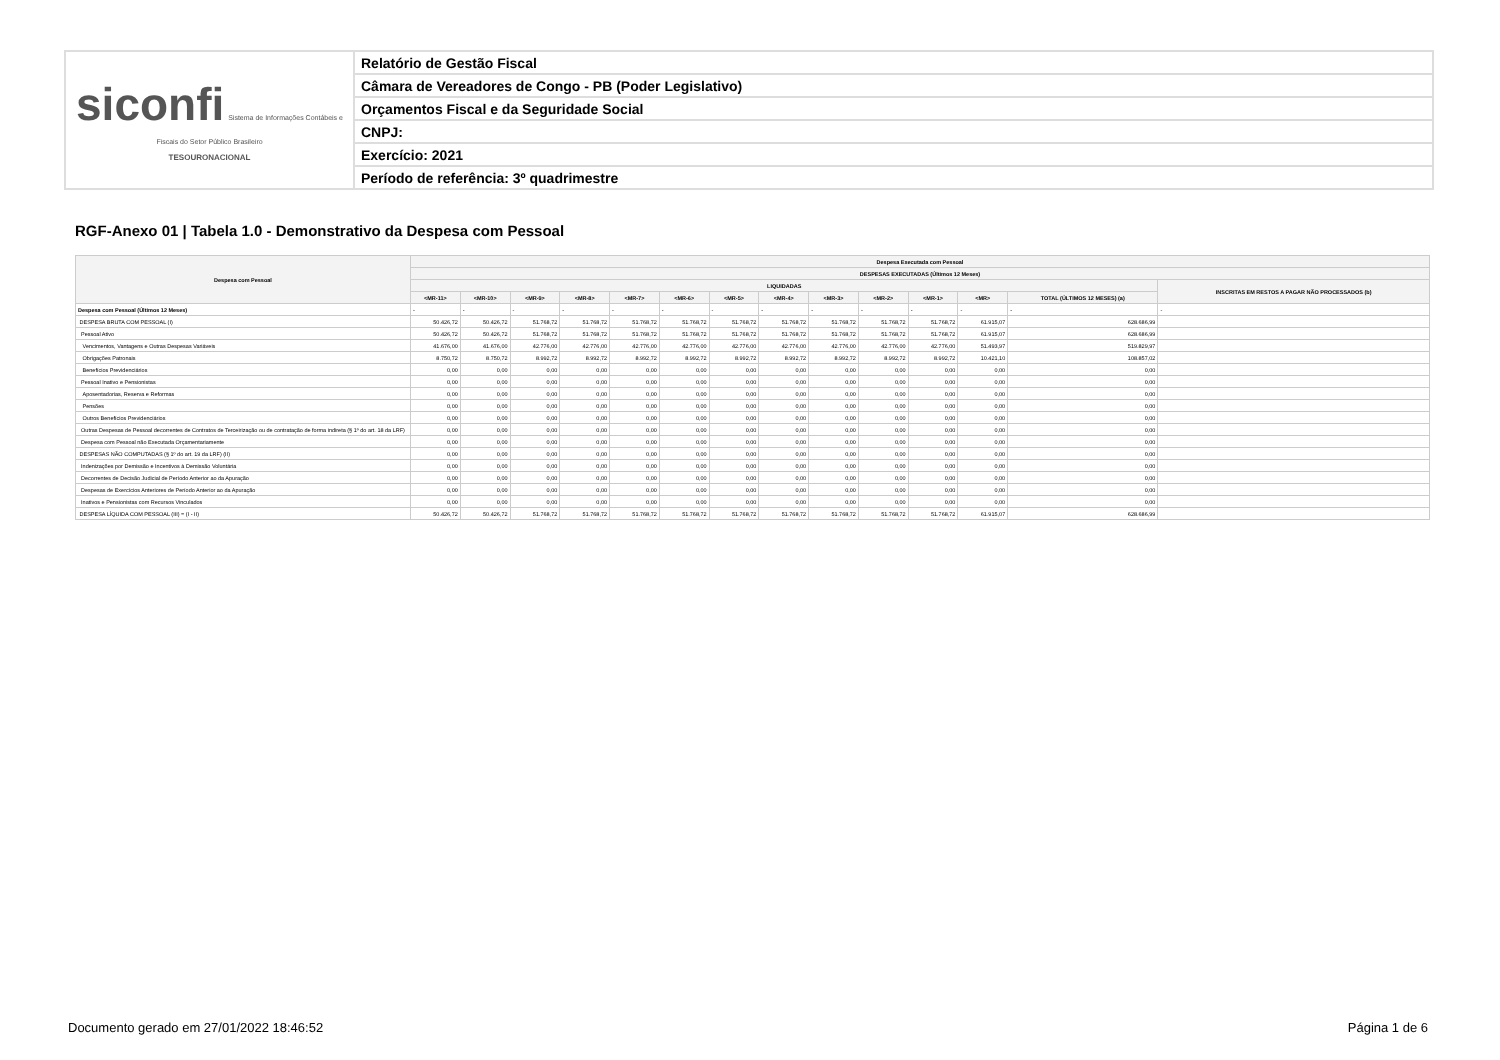| siconfi Sistema de Informações Contábeis e Fiscais do Setor Público Brasileiro TESOURONACIONAL | Relatório de Gestão Fiscal |
| | Câmara de Vereadores de Congo - PB (Poder Legislativo) |
| | Orçamentos Fiscal e da Seguridade Social |
| | CNPJ: |
| | Exercício: 2021 |
| | Período de referência: 3º quadrimestre |
RGF-Anexo 01 | Tabela 1.0 - Demonstrativo da Despesa com Pessoal
| Despesa com Pessoal | Despesa Executada com Pessoal | | | | | | | | | | | | | |
| --- | --- | --- | --- | --- | --- | --- | --- | --- | --- | --- | --- | --- | --- | --- |
| | DESPESAS EXECUTADAS (Últimos 12 Meses) | | | | | | | | | | | | | |
| | LIQUIDADAS | | | | | | | | | | | | | INSCRITAS EM RESTOS A PAGAR NÃO PROCESSADOS (b) |
| | <MR-11> | <MR-10> | <MR-9> | <MR-8> | <MR-7> | <MR-6> | <MR-5> | <MR-4> | <MR-3> | <MR-2> | <MR-1> | <MR> | TOTAL (ÚLTIMOS 12 MESES) (a) | |
| Despesa com Pessoal (Últimos 12 Meses) | - | - | - | - | - | - | - | - | - | - | - | - | - | - |
| DESPESA BRUTA COM PESSOAL (I) | 50.426,72 | 50.426,72 | 51.768,72 | 51.768,72 | 51.768,72 | 51.768,72 | 51.768,72 | 51.768,72 | 51.768,72 | 51.768,72 | 51.768,72 | 61.915,07 | 628.686,99 | |
| Pessoal Ativo | 50.426,72 | 50.426,72 | 51.768,72 | 51.768,72 | 51.768,72 | 51.768,72 | 51.768,72 | 51.768,72 | 51.768,72 | 51.768,72 | 51.768,72 | 61.915,07 | 628.686,99 | |
| Vencimentos, Vantagens e Outras Despesas Variáveis | 41.676,00 | 41.676,00 | 42.776,00 | 42.776,00 | 42.776,00 | 42.776,00 | 42.776,00 | 42.776,00 | 42.776,00 | 42.776,00 | 42.776,00 | 51.493,97 | 519.829,97 | |
| Obrigações Patronais | 8.750,72 | 8.750,72 | 8.992,72 | 8.992,72 | 8.992,72 | 8.992,72 | 8.992,72 | 8.992,72 | 8.992,72 | 8.992,72 | 8.992,72 | 10.421,10 | 108.857,02 | |
| Benefícios Previdenciários | 0,00 | 0,00 | 0,00 | 0,00 | 0,00 | 0,00 | 0,00 | 0,00 | 0,00 | 0,00 | 0,00 | 0,00 | 0,00 | |
| Pessoal Inativo e Pensionistas | 0,00 | 0,00 | 0,00 | 0,00 | 0,00 | 0,00 | 0,00 | 0,00 | 0,00 | 0,00 | 0,00 | 0,00 | 0,00 | |
| Aposentadorias, Reserva e Reformas | 0,00 | 0,00 | 0,00 | 0,00 | 0,00 | 0,00 | 0,00 | 0,00 | 0,00 | 0,00 | 0,00 | 0,00 | 0,00 | |
| Pensões | 0,00 | 0,00 | 0,00 | 0,00 | 0,00 | 0,00 | 0,00 | 0,00 | 0,00 | 0,00 | 0,00 | 0,00 | 0,00 | |
| Outros Benefícios Previdenciários | 0,00 | 0,00 | 0,00 | 0,00 | 0,00 | 0,00 | 0,00 | 0,00 | 0,00 | 0,00 | 0,00 | 0,00 | 0,00 | |
| Outras Despesas de Pessoal decorrentes de Contratos de Terceirização ou de contratação de forma indireta (§ 1º do art. 18 da LRF) | 0,00 | 0,00 | 0,00 | 0,00 | 0,00 | 0,00 | 0,00 | 0,00 | 0,00 | 0,00 | 0,00 | 0,00 | 0,00 | |
| Despesa com Pessoal não Executada Orçamentariamente | 0,00 | 0,00 | 0,00 | 0,00 | 0,00 | 0,00 | 0,00 | 0,00 | 0,00 | 0,00 | 0,00 | 0,00 | 0,00 | |
| DESPESAS NÃO COMPUTADAS (§ 1º do art. 19 da LRF) (II) | 0,00 | 0,00 | 0,00 | 0,00 | 0,00 | 0,00 | 0,00 | 0,00 | 0,00 | 0,00 | 0,00 | 0,00 | 0,00 | |
| Indenizações por Demissão e Incentivos à Demissão Voluntária | 0,00 | 0,00 | 0,00 | 0,00 | 0,00 | 0,00 | 0,00 | 0,00 | 0,00 | 0,00 | 0,00 | 0,00 | 0,00 | |
| Decorrentes de Decisão Judicial de Período Anterior ao da Apuração | 0,00 | 0,00 | 0,00 | 0,00 | 0,00 | 0,00 | 0,00 | 0,00 | 0,00 | 0,00 | 0,00 | 0,00 | 0,00 | |
| Despesas de Exercícios Anteriores de Período Anterior ao da Apuração | 0,00 | 0,00 | 0,00 | 0,00 | 0,00 | 0,00 | 0,00 | 0,00 | 0,00 | 0,00 | 0,00 | 0,00 | 0,00 | |
| Inativos e Pensionistas com Recursos Vinculados | 0,00 | 0,00 | 0,00 | 0,00 | 0,00 | 0,00 | 0,00 | 0,00 | 0,00 | 0,00 | 0,00 | 0,00 | 0,00 | |
| DESPESA LÍQUIDA COM PESSOAL (III) = (I - II) | 50.426,72 | 50.426,72 | 51.768,72 | 51.768,72 | 51.768,72 | 51.768,72 | 51.768,72 | 51.768,72 | 51.768,72 | 51.768,72 | 51.768,72 | 61.915,07 | 628.686,99 | |
Documento gerado em 27/01/2022 18:46:52
Página 1 de 6